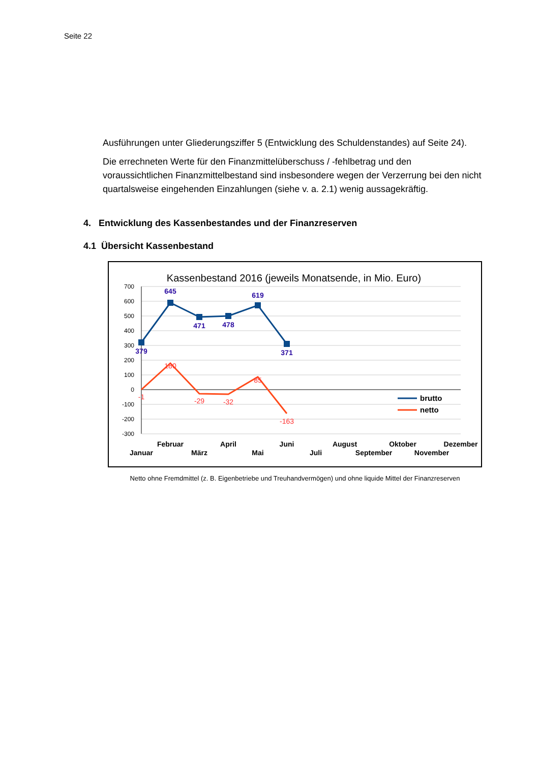Seite 22
Ausführungen unter Gliederungsziffer 5 (Entwicklung des Schuldenstandes) auf Seite 24).
Die errechneten Werte für den Finanzmittelüberschuss / -fehlbetrag und den voraussichtlichen Finanzmittelbestand sind insbesondere wegen der Verzerrung bei den nicht quartalsweise eingehenden Einzahlungen (siehe v. a. 2.1) wenig aussagekräftig.
4. Entwicklung des Kassenbestandes und der Finanzreserven
4.1 Übersicht Kassenbestand
Kassenbestand 2016 (jeweils Monatsende, in Mio. Euro)
700
600
500
400
300
200
100
0
-100
-200
-300
379
645
471
478
619
371
-1
180
-29
-32
85
-163
brutto
netto
Januar
Februar
März
April
Mai
Juni
Juli
August
September
Oktober
November
Dezember
Netto ohne Fremdmittel (z. B. Eigenbetriebe und Treuhandvermögen) und ohne liquide Mittel der Finanzreserven